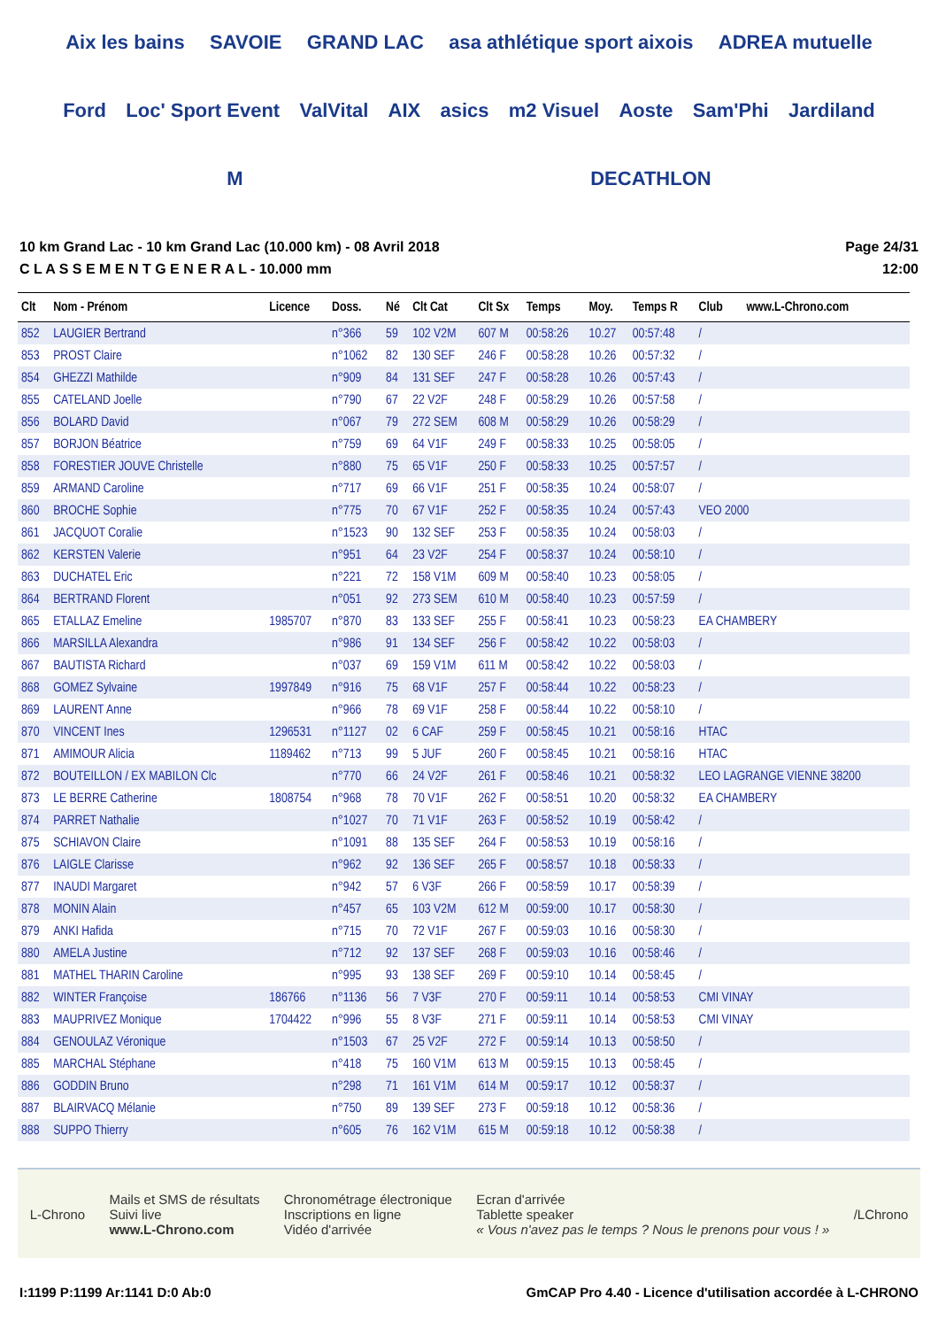Aix les bains SAVOIE GRAND LAC asa athlétique sport aixois ADREA mutuelle Ford Loc' Sport Event ValVital AIX asics m2 Visuel Aoste Sam'Phi Jardiland M DECATHLON
10 km Grand Lac - 10 km Grand Lac (10.000 km) - 08 Avril 2018
C L A S S E M E N T G E N E R A L - 10.000 mm
Page 24/31
12:00
| Clt | Nom - Prénom | Licence | Doss. | Né | Clt Cat | Clt Sx | Temps | Moy. | Temps R | Club | www.L-Chrono.com |
| --- | --- | --- | --- | --- | --- | --- | --- | --- | --- | --- | --- |
| 852 | LAUGIER Bertrand | | n°366 | 59 | 102 V2M | 607 M | 00:58:26 | 10.27 | 00:57:48 | / | |
| 853 | PROST Claire | | n°1062 | 82 | 130 SEF | 246 F | 00:58:28 | 10.26 | 00:57:32 | / | |
| 854 | GHEZZI Mathilde | | n°909 | 84 | 131 SEF | 247 F | 00:58:28 | 10.26 | 00:57:43 | / | |
| 855 | CATELAND Joelle | | n°790 | 67 | 22 V2F | 248 F | 00:58:29 | 10.26 | 00:57:58 | / | |
| 856 | BOLARD David | | n°067 | 79 | 272 SEM | 608 M | 00:58:29 | 10.26 | 00:58:29 | / | |
| 857 | BORJON Béatrice | | n°759 | 69 | 64 V1F | 249 F | 00:58:33 | 10.25 | 00:58:05 | / | |
| 858 | FORESTIER JOUVE Christelle | | n°880 | 75 | 65 V1F | 250 F | 00:58:33 | 10.25 | 00:57:57 | / | |
| 859 | ARMAND Caroline | | n°717 | 69 | 66 V1F | 251 F | 00:58:35 | 10.24 | 00:58:07 | / | |
| 860 | BROCHE Sophie | | n°775 | 70 | 67 V1F | 252 F | 00:58:35 | 10.24 | 00:57:43 | VEO 2000 | |
| 861 | JACQUOT Coralie | | n°1523 | 90 | 132 SEF | 253 F | 00:58:35 | 10.24 | 00:58:03 | / | |
| 862 | KERSTEN Valerie | | n°951 | 64 | 23 V2F | 254 F | 00:58:37 | 10.24 | 00:58:10 | / | |
| 863 | DUCHATEL Eric | | n°221 | 72 | 158 V1M | 609 M | 00:58:40 | 10.23 | 00:58:05 | / | |
| 864 | BERTRAND Florent | | n°051 | 92 | 273 SEM | 610 M | 00:58:40 | 10.23 | 00:57:59 | / | |
| 865 | ETALLAZ Emeline | 1985707 | n°870 | 83 | 133 SEF | 255 F | 00:58:41 | 10.23 | 00:58:23 | EA CHAMBERY | |
| 866 | MARSILLA Alexandra | | n°986 | 91 | 134 SEF | 256 F | 00:58:42 | 10.22 | 00:58:03 | / | |
| 867 | BAUTISTA Richard | | n°037 | 69 | 159 V1M | 611 M | 00:58:42 | 10.22 | 00:58:03 | / | |
| 868 | GOMEZ Sylvaine | 1997849 | n°916 | 75 | 68 V1F | 257 F | 00:58:44 | 10.22 | 00:58:23 | / | |
| 869 | LAURENT Anne | | n°966 | 78 | 69 V1F | 258 F | 00:58:44 | 10.22 | 00:58:10 | / | |
| 870 | VINCENT Ines | 1296531 | n°1127 | 02 | 6 CAF | 259 F | 00:58:45 | 10.21 | 00:58:16 | HTAC | |
| 871 | AMIMOUR Alicia | 1189462 | n°713 | 99 | 5 JUF | 260 F | 00:58:45 | 10.21 | 00:58:16 | HTAC | |
| 872 | BOUTEILLON / EX MABILON Clc | | n°770 | 66 | 24 V2F | 261 F | 00:58:46 | 10.21 | 00:58:32 | LEO LAGRANGE VIENNE 38200 | |
| 873 | LE BERRE Catherine | 1808754 | n°968 | 78 | 70 V1F | 262 F | 00:58:51 | 10.20 | 00:58:32 | EA CHAMBERY | |
| 874 | PARRET Nathalie | | n°1027 | 70 | 71 V1F | 263 F | 00:58:52 | 10.19 | 00:58:42 | / | |
| 875 | SCHIAVON Claire | | n°1091 | 88 | 135 SEF | 264 F | 00:58:53 | 10.19 | 00:58:16 | / | |
| 876 | LAIGLE Clarisse | | n°962 | 92 | 136 SEF | 265 F | 00:58:57 | 10.18 | 00:58:33 | / | |
| 877 | INAUDI Margaret | | n°942 | 57 | 6 V3F | 266 F | 00:58:59 | 10.17 | 00:58:39 | / | |
| 878 | MONIN Alain | | n°457 | 65 | 103 V2M | 612 M | 00:59:00 | 10.17 | 00:58:30 | / | |
| 879 | ANKI Hafida | | n°715 | 70 | 72 V1F | 267 F | 00:59:03 | 10.16 | 00:58:30 | / | |
| 880 | AMELA Justine | | n°712 | 92 | 137 SEF | 268 F | 00:59:03 | 10.16 | 00:58:46 | / | |
| 881 | MATHEL THARIN Caroline | | n°995 | 93 | 138 SEF | 269 F | 00:59:10 | 10.14 | 00:58:45 | / | |
| 882 | WINTER Françoise | 186766 | n°1136 | 56 | 7 V3F | 270 F | 00:59:11 | 10.14 | 00:58:53 | CMI VINAY | |
| 883 | MAUPRIVEZ Monique | 1704422 | n°996 | 55 | 8 V3F | 271 F | 00:59:11 | 10.14 | 00:58:53 | CMI VINAY | |
| 884 | GENOULAZ Véronique | | n°1503 | 67 | 25 V2F | 272 F | 00:59:14 | 10.13 | 00:58:50 | / | |
| 885 | MARCHAL Stéphane | | n°418 | 75 | 160 V1M | 613 M | 00:59:15 | 10.13 | 00:58:45 | / | |
| 886 | GODDIN Bruno | | n°298 | 71 | 161 V1M | 614 M | 00:59:17 | 10.12 | 00:58:37 | / | |
| 887 | BLAIRVACQ Mélanie | | n°750 | 89 | 139 SEF | 273 F | 00:59:18 | 10.12 | 00:58:36 | / | |
| 888 | SUPPO Thierry | | n°605 | 76 | 162 V1M | 615 M | 00:59:18 | 10.12 | 00:58:38 | / | |
L-Chrono
Mails et SMS de résultats
Suivi live
www.L-Chrono.com
Chronométrage électronique
Inscriptions en ligne
Vidéo d'arrivée
Ecran d'arrivée
Tablette speaker
« Vous n'avez pas le temps ? Nous le prenons pour vous ! »
/LChrono
I:1199 P:1199 Ar:1141 D:0 Ab:0 GmCAP Pro 4.40 - Licence d'utilisation accordée à L-CHRONO